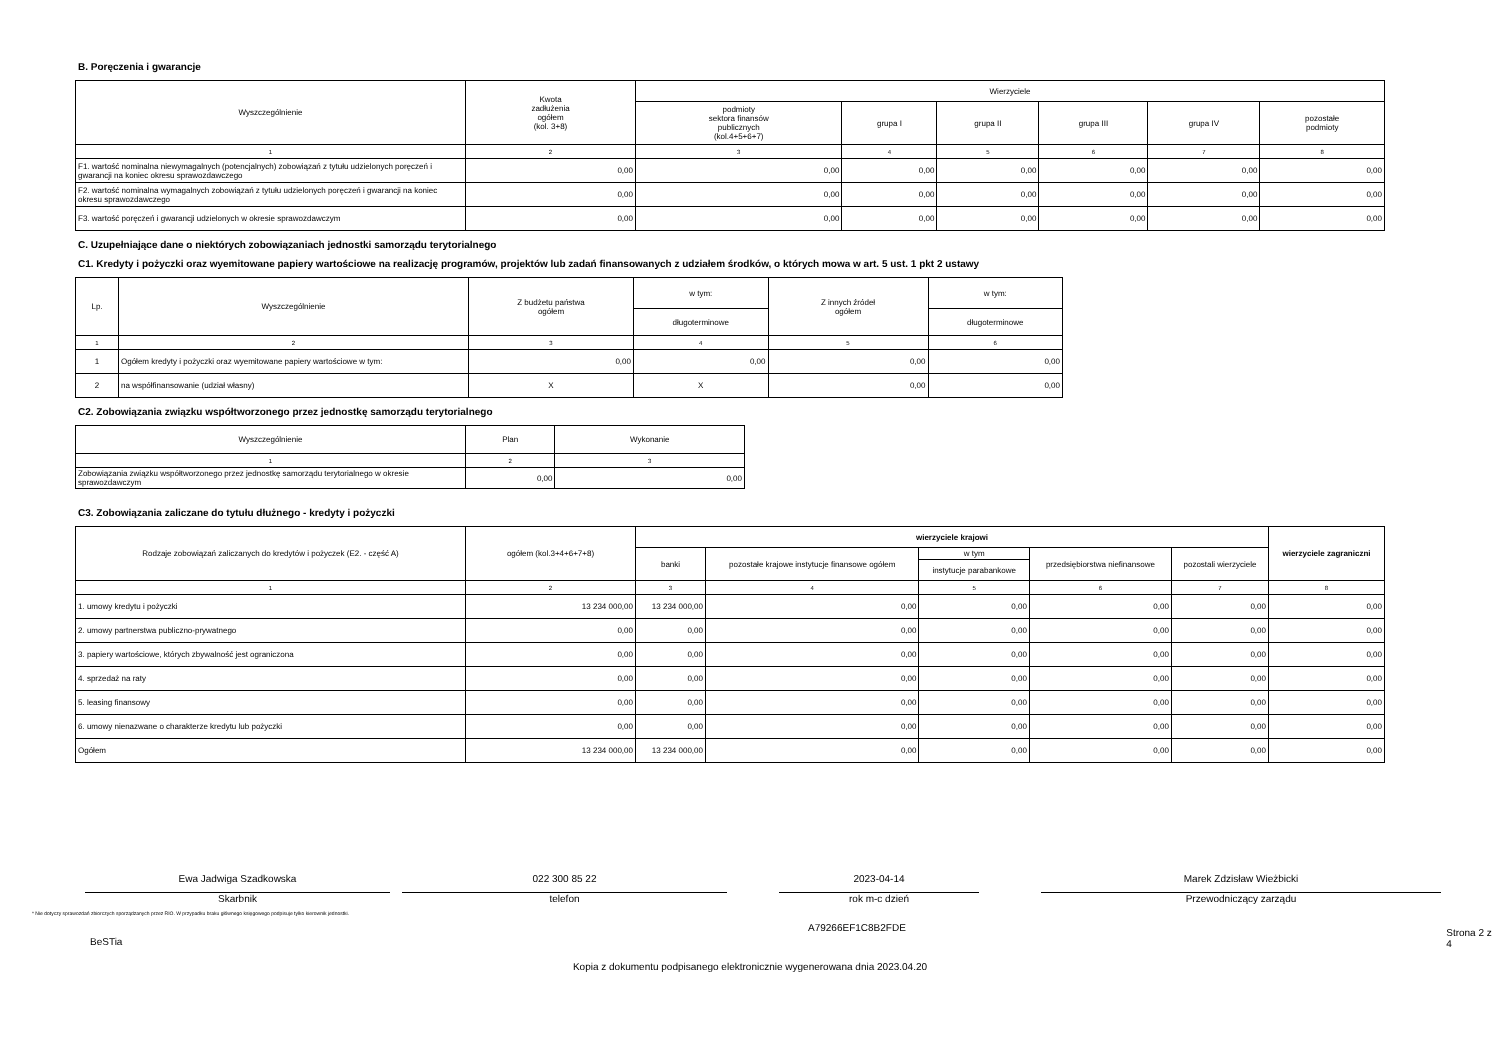B. Poręczenia i gwarancje
| Wyszczególnienie | Kwota zadłużenia ogółem (kol. 3+8) | Wierzyciele | | | | | |
| --- | --- | --- | --- | --- | --- | --- | --- |
| | | podmioty sektora finansów publicznych (kol.4+5+6+7) | grupa I | grupa II | grupa III | grupa IV | pozostałe podmioty |
| 1 | 2 | 3 | 4 | 5 | 6 | 7 | 8 |
| F1. wartość nominalna niewymagalnych (potencjalnych) zobowiązań z tytułu udzielonych poręczeń i gwarancji na koniec okresu sprawozdawczego | 0,00 | 0,00 | 0,00 | 0,00 | 0,00 | 0,00 | 0,00 |
| F2. wartość nominalna wymagalnych zobowiązań z tytułu udzielonych poręczeń i gwarancji na koniec okresu sprawozdawczego | 0,00 | 0,00 | 0,00 | 0,00 | 0,00 | 0,00 | 0,00 |
| F3. wartość poręczeń i gwarancji udzielonych w okresie sprawozdawczym | 0,00 | 0,00 | 0,00 | 0,00 | 0,00 | 0,00 | 0,00 |
C. Uzupełniające dane o niektórych zobowiązaniach jednostki samorządu terytorialnego
C1. Kredyty i pożyczki oraz wyemitowane papiery wartościowe na realizację programów, projektów lub zadań finansowanych z udziałem środków, o których mowa w art. 5 ust. 1 pkt 2 ustawy
| Lp. | Wyszczególnienie | Z budżetu państwa ogółem | w tym: | Z innych źródeł ogółem | w tym: |
| --- | --- | --- | --- | --- | --- |
| | | | długoterminowe | | długoterminowe |
| 1 | 2 | 3 | 4 | 5 | 6 |
| 1 | Ogółem kredyty i pożyczki oraz wyemitowane papiery wartościowe w tym: | 0,00 | 0,00 | 0,00 | 0,00 |
| 2 | na współfinansowanie (udział własny) | X | X | 0,00 | 0,00 |
C2. Zobowiązania związku współtworzonego przez jednostkę samorządu terytorialnego
| Wyszczególnienie | Plan | Wykonanie |
| --- | --- | --- |
| 1 | 2 | 3 |
| Zobowiązania związku współtworzonego przez jednostkę samorządu terytorialnego w okresie sprawozdawczym | 0,00 | 0,00 |
C3. Zobowiązania zaliczane do tytułu dłużnego - kredyty i pożyczki
| Rodzaje zobowiązań zaliczanych do kredytów i pożyczek (E2. - część A) | ogółem (kol.3+4+6+7+8) | wierzyciele krajowi | | | | | wierzyciele zagraniczni |
| --- | --- | --- | --- | --- | --- | --- | --- |
| | | banki | pozostałe krajowe instytucje finansowe ogółem | w tym | przedsiębiorstwa niefinansowe | pozostali wierzyciele | |
| | | | | instytucje parabankowe | | | |
| 1 | 2 | 3 | 4 | 5 | 6 | 7 | 8 |
| 1. umowy kredytu i pożyczki | 13 234 000,00 | 13 234 000,00 | 0,00 | 0,00 | 0,00 | 0,00 | 0,00 |
| 2. umowy partnerstwa publiczno-prywatnego | 0,00 | 0,00 | 0,00 | 0,00 | 0,00 | 0,00 | 0,00 |
| 3. papiery wartościowe, których zbywalność jest ograniczona | 0,00 | 0,00 | 0,00 | 0,00 | 0,00 | 0,00 | 0,00 |
| 4. sprzedaż na raty | 0,00 | 0,00 | 0,00 | 0,00 | 0,00 | 0,00 | 0,00 |
| 5. leasing finansowy | 0,00 | 0,00 | 0,00 | 0,00 | 0,00 | 0,00 | 0,00 |
| 6. umowy nienazwane o charakterze kredytu lub pożyczki | 0,00 | 0,00 | 0,00 | 0,00 | 0,00 | 0,00 | 0,00 |
| Ogółem | 13 234 000,00 | 13 234 000,00 | 0,00 | 0,00 | 0,00 | 0,00 | 0,00 |
Ewa Jadwiga Szadkowska
Skarbnik
022 300 85 22
telefon
2023-04-14
rok m-c dzień
Marek Zdzisław Wieżbicki
Przewodniczący zarządu
* Nie dotyczy sprawozdań zbiorczych sporządzanych przez RIO. W przypadku braku głównego księgowego podpisuje tylko kierownik jednostki.
BeSTia A79266EF1C8B2FDE Strona 2 z 4
Kopia z dokumentu podpisanego elektronicznie wygenerowana dnia 2023.04.20